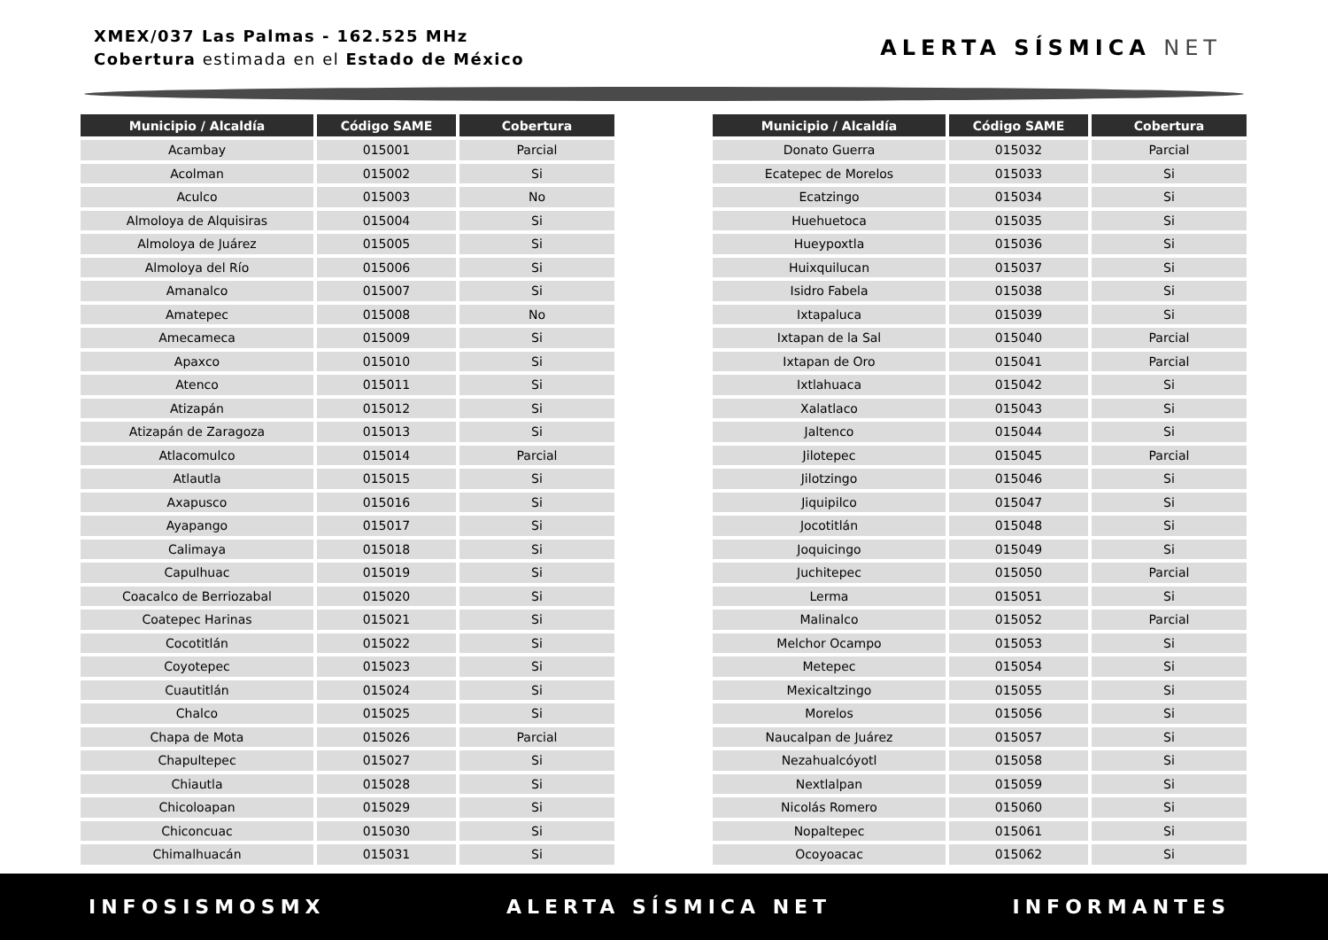XMEX/037 Las Palmas - 162.525 MHz
Cobertura estimada en el Estado de México
ALERTA SÍSMICA NET
| Municipio / Alcaldía | Código SAME | Cobertura |
| --- | --- | --- |
| Acambay | 015001 | Parcial |
| Acolman | 015002 | Si |
| Aculco | 015003 | No |
| Almoloya de Alquisiras | 015004 | Si |
| Almoloya de Juárez | 015005 | Si |
| Almoloya del Río | 015006 | Si |
| Amanalco | 015007 | Si |
| Amatepec | 015008 | No |
| Amecameca | 015009 | Si |
| Apaxco | 015010 | Si |
| Atenco | 015011 | Si |
| Atizapán | 015012 | Si |
| Atizapán de Zaragoza | 015013 | Si |
| Atlacomulco | 015014 | Parcial |
| Atlautla | 015015 | Si |
| Axapusco | 015016 | Si |
| Ayapango | 015017 | Si |
| Calimaya | 015018 | Si |
| Capulhuac | 015019 | Si |
| Coacalco de Berriozabal | 015020 | Si |
| Coatepec Harinas | 015021 | Si |
| Cocotitlán | 015022 | Si |
| Coyotepec | 015023 | Si |
| Cuautitlán | 015024 | Si |
| Chalco | 015025 | Si |
| Chapa de Mota | 015026 | Parcial |
| Chapultepec | 015027 | Si |
| Chiautla | 015028 | Si |
| Chicoloapan | 015029 | Si |
| Chiconcuac | 015030 | Si |
| Chimalhuacán | 015031 | Si |
| Municipio / Alcaldía | Código SAME | Cobertura |
| --- | --- | --- |
| Donato Guerra | 015032 | Parcial |
| Ecatepec de Morelos | 015033 | Si |
| Ecatzingo | 015034 | Si |
| Huehuetoca | 015035 | Si |
| Hueypoxtla | 015036 | Si |
| Huixquilucan | 015037 | Si |
| Isidro Fabela | 015038 | Si |
| Ixtapaluca | 015039 | Si |
| Ixtapan de la Sal | 015040 | Parcial |
| Ixtapan de Oro | 015041 | Parcial |
| Ixtlahuaca | 015042 | Si |
| Xalatlaco | 015043 | Si |
| Jaltenco | 015044 | Si |
| Jilotepec | 015045 | Parcial |
| Jilotzingo | 015046 | Si |
| Jiquipilco | 015047 | Si |
| Jocotitlán | 015048 | Si |
| Joquicingo | 015049 | Si |
| Juchitepec | 015050 | Parcial |
| Lerma | 015051 | Si |
| Malinalco | 015052 | Parcial |
| Melchor Ocampo | 015053 | Si |
| Metepec | 015054 | Si |
| Mexicaltzingo | 015055 | Si |
| Morelos | 015056 | Si |
| Naucalpan de Juárez | 015057 | Si |
| Nezahualcóyotl | 015058 | Si |
| Nextlalpan | 015059 | Si |
| Nicolás Romero | 015060 | Si |
| Nopaltepec | 015061 | Si |
| Ocoyoacac | 015062 | Si |
INFOSISMOSMX ALERTA SÍSMICA NET INFORMANTES